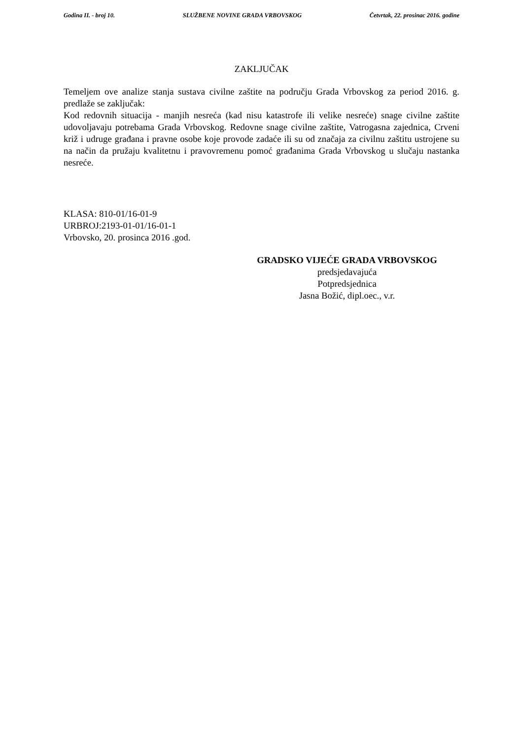Godina II. - broj 10. SLUŽBENE NOVINE GRADA VRBOVSKOG Četvrtak, 22. prosinac 2016. godine
ZAKLJUČAK
Temeljem ove analize stanja sustava civilne zaštite na području Grada Vrbovskog za period 2016. g. predlaže se zaključak:
Kod redovnih situacija - manjih nesreća (kad nisu katastrofe ili velike nesreće) snage civilne zaštite udovoljavaju potrebama Grada Vrbovskog. Redovne snage civilne zaštite, Vatrogasna zajednica, Crveni križ i udruge građana i pravne osobe koje provode zadaće ili su od značaja za civilnu zaštitu ustrojene su na način da pružaju kvalitetnu i pravovremenu pomoć građanima Grada Vrbovskog u slučaju nastanka nesreće.
KLASA: 810-01/16-01-9
URBROJ:2193-01-01/16-01-1
Vrbovsko, 20. prosinca 2016 .god.
GRADSKO VIJEĆE GRADA VRBOVSKOG
predsjedavajuća
Potpredsjednica
Jasna Božić, dipl.oec., v.r.